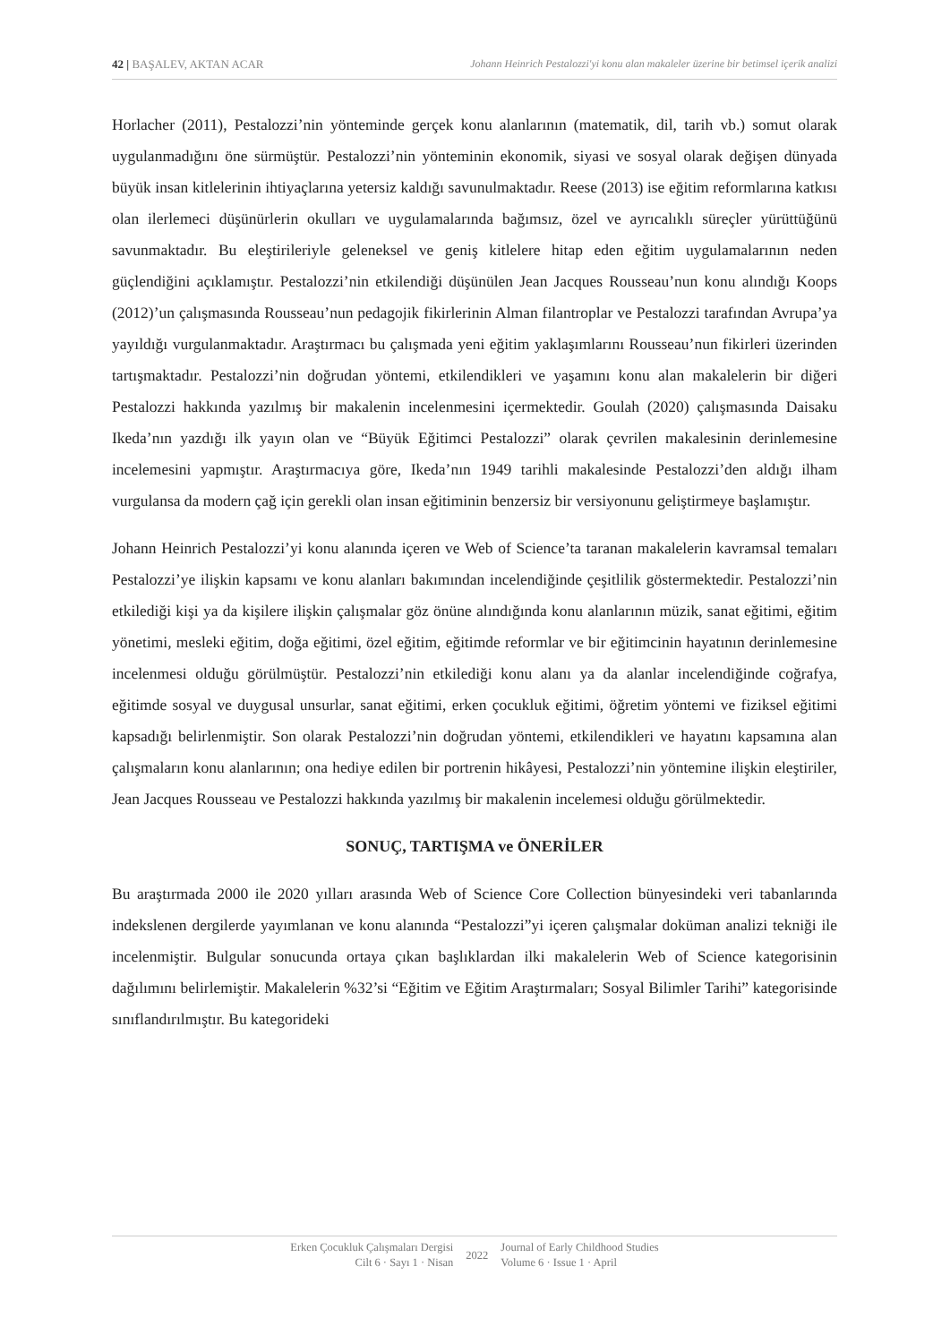42 | BAŞALEV, AKTAN ACAR Johann Heinrich Pestalozzi'yi konu alan makaleler üzerine bir betimsel içerik analizi
Horlacher (2011), Pestalozzi’nin yönteminde gerçek konu alanlarının (matematik, dil, tarih vb.) somut olarak uygulanmadığını öne sürmüştür. Pestalozzi’nin yönteminin ekonomik, siyasi ve sosyal olarak değişen dünyada büyük insan kitlelerinin ihtiyaçlarına yetersiz kaldığı savunulmaktadır. Reese (2013) ise eğitim reformlarına katkısı olan ilerlemeci düşünürlerin okulları ve uygulamalarında bağımsız, özel ve ayrıcalıklı süreçler yürüttüğünü savunmaktadır. Bu eleştirileriyle geleneksel ve geniş kitlelere hitap eden eğitim uygulamalarının neden güçlendiğini açıklamıştır. Pestalozzi’nin etkilendiği düşünülen Jean Jacques Rousseau’nun konu alındığı Koops (2012)’un çalışmasında Rousseau’nun pedagojik fikirlerinin Alman filantroplar ve Pestalozzi tarafından Avrupa’ya yayıldığı vurgulanmaktadır. Araştırmacı bu çalışmada yeni eğitim yaklaşımlarını Rousseau’nun fikirleri üzerinden tartışmaktadır. Pestalozzi’nin doğrudan yöntemi, etkilendikleri ve yaşamını konu alan makalelerin bir diğeri Pestalozzi hakkında yazılmış bir makalenin incelenmesini içermektedir. Goulah (2020) çalışmasında Daisaku Ikeda’nın yazdığı ilk yayın olan ve “Büyük Eğitimci Pestalozzi” olarak çevrilen makalesinin derinlemesine incelemesini yapmıştır. Araştırmacıya göre, Ikeda’nın 1949 tarihli makalesinde Pestalozzi’den aldığı ilham vurgulansa da modern çağ için gerekli olan insan eğitiminin benzersiz bir versiyonunu geliştirmeye başlamıştır.
Johann Heinrich Pestalozzi’yi konu alanında içeren ve Web of Science’ta taranan makalelerin kavramsal temaları Pestalozzi’ye ilişkin kapsamı ve konu alanları bakımından incelendiğinde çeşitlilik göstermektedir. Pestalozzi’nin etkilediği kişi ya da kişilere ilişkin çalışmalar göz önüne alındığında konu alanlarının müzik, sanat eğitimi, eğitim yönetimi, mesleki eğitim, doğa eğitimi, özel eğitim, eğitimde reformlar ve bir eğitimcinin hayatının derinlemesine incelenmesi olduğu görülmüştür. Pestalozzi’nin etkilediği konu alanı ya da alanlar incelendiğinde coğrafya, eğitimde sosyal ve duygusal unsurlar, sanat eğitimi, erken çocukluk eğitimi, öğretim yöntemi ve fiziksel eğitimi kapsadığı belirlenmiştir. Son olarak Pestalozzi’nin doğrudan yöntemi, etkilendikleri ve hayatını kapsamına alan çalışmaların konu alanlarının; ona hediye edilen bir portrenin hikâyesi, Pestalozzi’nin yöntemine ilişkin eleştiriler, Jean Jacques Rousseau ve Pestalozzi hakkında yazılmış bir makalenin incelemesi olduğu görülmektedir.
SONUÇ, TARTIŞMA ve ÖNERİLER
Bu araştırmada 2000 ile 2020 yılları arasında Web of Science Core Collection bünyesindeki veri tabanlarında indekslenen dergilerde yayımlanan ve konu alanında “Pestalozzi”yi içeren çalışmalar doküman analizi tekniği ile incelenmiştir. Bulgular sonucunda ortaya çıkan başlıklardan ilki makalelerin Web of Science kategorisinin dağılımını belirlemiştir. Makalelerin %32’si “Eğitim ve Eğitim Araştırmaları; Sosyal Bilimler Tarihi” kategorisinde sınıflandırılmıştır. Bu kategorideki
Erken Çocukluk Çalışmaları Dergisi
Cilt 6 · Sayı 1 · Nisan
2022 Journal of Early Childhood Studies
Volume 6 · Issue 1 · April